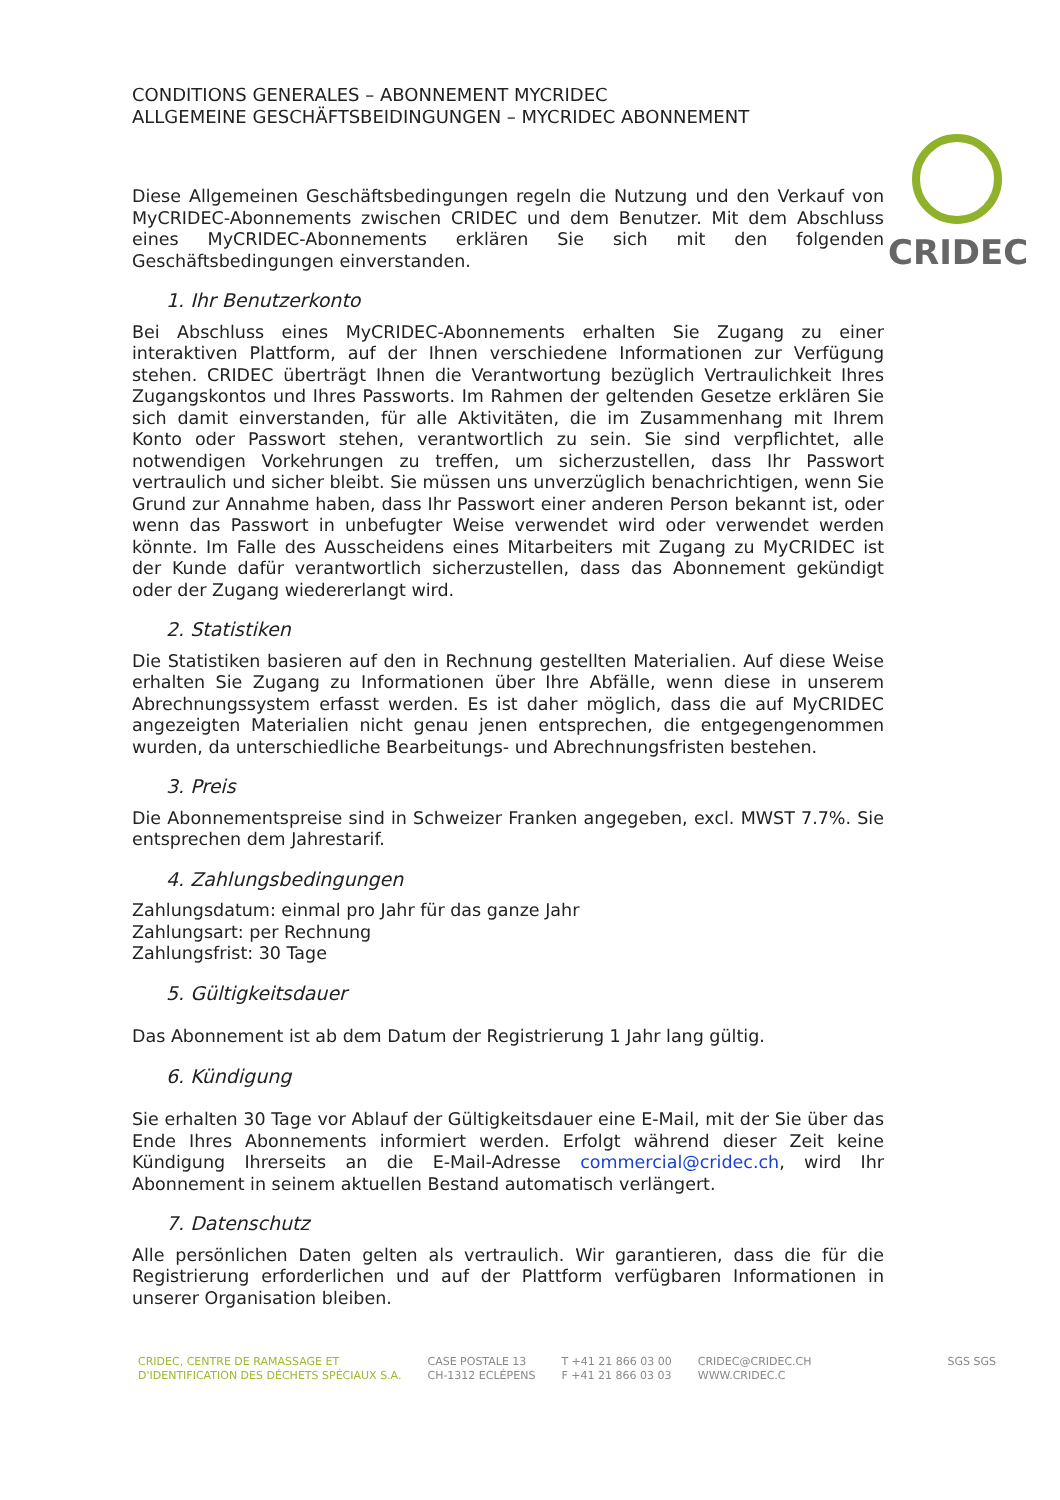CRIDEC
CONDITIONS GENERALES – ABONNEMENT MYCRIDEC
ALLGEMEINE GESCHÄFTSBEIDINGUNGEN – MYCRIDEC ABONNEMENT
Diese Allgemeinen Geschäftsbedingungen regeln die Nutzung und den Verkauf von MyCRIDEC-Abonnements zwischen CRIDEC und dem Benutzer. Mit dem Abschluss eines MyCRIDEC-Abonnements erklären Sie sich mit den folgenden Geschäftsbedingungen einverstanden.
1. Ihr Benutzerkonto
Bei Abschluss eines MyCRIDEC-Abonnements erhalten Sie Zugang zu einer interaktiven Plattform, auf der Ihnen verschiedene Informationen zur Verfügung stehen. CRIDEC überträgt Ihnen die Verantwortung bezüglich Vertraulichkeit Ihres Zugangskontos und Ihres Passworts. Im Rahmen der geltenden Gesetze erklären Sie sich damit einverstanden, für alle Aktivitäten, die im Zusammenhang mit Ihrem Konto oder Passwort stehen, verantwortlich zu sein. Sie sind verpflichtet, alle notwendigen Vorkehrungen zu treffen, um sicherzustellen, dass Ihr Passwort vertraulich und sicher bleibt. Sie müssen uns unverzüglich benachrichtigen, wenn Sie Grund zur Annahme haben, dass Ihr Passwort einer anderen Person bekannt ist, oder wenn das Passwort in unbefugter Weise verwendet wird oder verwendet werden könnte. Im Falle des Ausscheidens eines Mitarbeiters mit Zugang zu MyCRIDEC ist der Kunde dafür verantwortlich sicherzustellen, dass das Abonnement gekündigt oder der Zugang wiedererlangt wird.
2. Statistiken
Die Statistiken basieren auf den in Rechnung gestellten Materialien. Auf diese Weise erhalten Sie Zugang zu Informationen über Ihre Abfälle, wenn diese in unserem Abrechnungssystem erfasst werden. Es ist daher möglich, dass die auf MyCRIDEC angezeigten Materialien nicht genau jenen entsprechen, die entgegengenommen wurden, da unterschiedliche Bearbeitungs- und Abrechnungsfristen bestehen.
3. Preis
Die Abonnementspreise sind in Schweizer Franken angegeben, excl. MWST 7.7%. Sie entsprechen dem Jahrestarif.
4. Zahlungsbedingungen
Zahlungsdatum: einmal pro Jahr für das ganze Jahr
Zahlungsart: per Rechnung
Zahlungsfrist: 30 Tage
5. Gültigkeitsdauer
Das Abonnement ist ab dem Datum der Registrierung 1 Jahr lang gültig.
6. Kündigung
Sie erhalten 30 Tage vor Ablauf der Gültigkeitsdauer eine E-Mail, mit der Sie über das Ende Ihres Abonnements informiert werden. Erfolgt während dieser Zeit keine Kündigung Ihrerseits an die E-Mail-Adresse commercial@cridec.ch, wird Ihr Abonnement in seinem aktuellen Bestand automatisch verlängert.
7. Datenschutz
Alle persönlichen Daten gelten als vertraulich. Wir garantieren, dass die für die Registrierung erforderlichen und auf der Plattform verfügbaren Informationen in unserer Organisation bleiben.
CRIDEC, CENTRE DE RAMASSAGE ET
D'IDENTIFICATION DES DÉCHETS SPÉCIAUX S.A.
CASE POSTALE 13
CH-1312 ECLÉPENS
T +41 21 866 03 00
F +41 21 866 03 03
CRIDEC@CRIDEC.CH
WWW.CRIDEC.C
SGS SGS